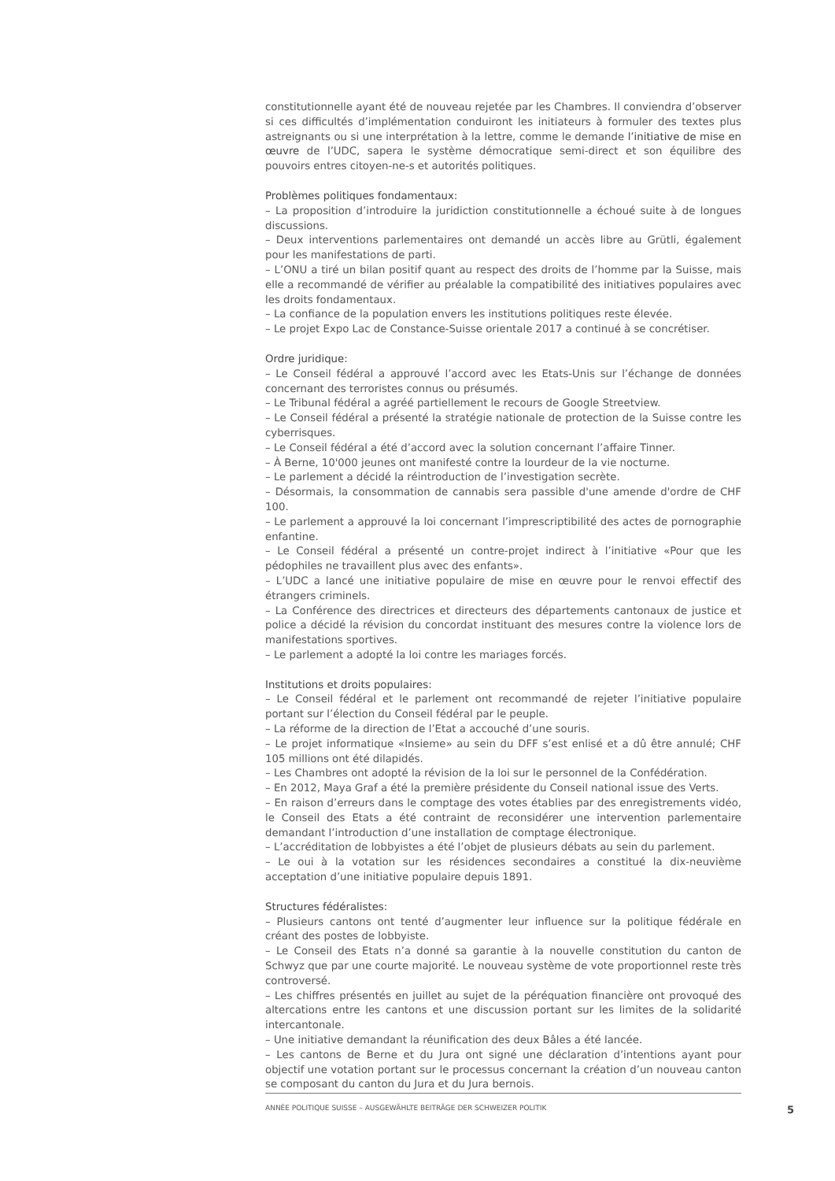constitutionnelle ayant été de nouveau rejetée par les Chambres. Il conviendra d’observer si ces difficultés d’implémentation conduiront les initiateurs à formuler des textes plus astreignants ou si une interprétation à la lettre, comme le demande l’initiative de mise en œuvre de l’UDC, sapera le système démocratique semi-direct et son équilibre des pouvoirs entres citoyen-ne-s et autorités politiques.
Problèmes politiques fondamentaux:
– La proposition d’introduire la juridiction constitutionnelle a échoué suite à de longues discussions.
– Deux interventions parlementaires ont demandé un accès libre au Grütli, également pour les manifestations de parti.
– L’ONU a tiré un bilan positif quant au respect des droits de l’homme par la Suisse, mais elle a recommandé de vérifier au préalable la compatibilité des initiatives populaires avec les droits fondamentaux.
– La confiance de la population envers les institutions politiques reste élevée.
– Le projet Expo Lac de Constance-Suisse orientale 2017 a continué à se concrétiser.
Ordre juridique:
– Le Conseil fédéral a approuvé l’accord avec les Etats-Unis sur l’échange de données concernant des terroristes connus ou présumés.
– Le Tribunal fédéral a agréé partiellement le recours de Google Streetview.
– Le Conseil fédéral a présenté la stratégie nationale de protection de la Suisse contre les cyberrisques.
– Le Conseil fédéral a été d’accord avec la solution concernant l’affaire Tinner.
– À Berne, 10'000 jeunes ont manifesté contre la lourdeur de la vie nocturne.
– Le parlement a décidé la réintroduction de l’investigation secrète.
– Désormais, la consommation de cannabis sera passible d'une amende d'ordre de CHF 100.
– Le parlement a approuvé la loi concernant l’imprescriptibilité des actes de pornographie enfantine.
– Le Conseil fédéral a présenté un contre-projet indirect à l’initiative «Pour que les pédophiles ne travaillent plus avec des enfants».
– L’UDC a lancé une initiative populaire de mise en œuvre pour le renvoi effectif des étrangers criminels.
– La Conférence des directrices et directeurs des départements cantonaux de justice et police a décidé la révision du concordat instituant des mesures contre la violence lors de manifestations sportives.
– Le parlement a adopté la loi contre les mariages forcés.
Institutions et droits populaires:
– Le Conseil fédéral et le parlement ont recommandé de rejeter l’initiative populaire portant sur l’élection du Conseil fédéral par le peuple.
– La réforme de la direction de l’Etat a accouché d’une souris.
– Le projet informatique «Insieme» au sein du DFF s’est enlisé et a dû être annulé; CHF 105 millions ont été dilapidés.
– Les Chambres ont adopté la révision de la loi sur le personnel de la Confédération.
– En 2012, Maya Graf a été la première présidente du Conseil national issue des Verts.
– En raison d’erreurs dans le comptage des votes établies par des enregistrements vidéo, le Conseil des Etats a été contraint de reconsidérer une intervention parlementaire demandant l’introduction d’une installation de comptage électronique.
– L’accréditation de lobbyistes a été l’objet de plusieurs débats au sein du parlement.
– Le oui à la votation sur les résidences secondaires a constitué la dix-neuvième acceptation d’une initiative populaire depuis 1891.
Structures fédéralistes:
– Plusieurs cantons ont tenté d’augmenter leur influence sur la politique fédérale en créant des postes de lobbyiste.
– Le Conseil des Etats n’a donné sa garantie à la nouvelle constitution du canton de Schwyz que par une courte majorité. Le nouveau système de vote proportionnel reste très controversé.
– Les chiffres présentés en juillet au sujet de la péréquation financière ont provoqué des altercations entre les cantons et une discussion portant sur les limites de la solidarité intercantonale.
– Une initiative demandant la réunification des deux Bâles a été lancée.
– Les cantons de Berne et du Jura ont signé une déclaration d’intentions ayant pour objectif une votation portant sur le processus concernant la création d’un nouveau canton se composant du canton du Jura et du Jura bernois.
ANNÉE POLITIQUE SUISSE – AUSGEWÄHLTE BEITRÄGE DER SCHWEIZER POLITIK 5